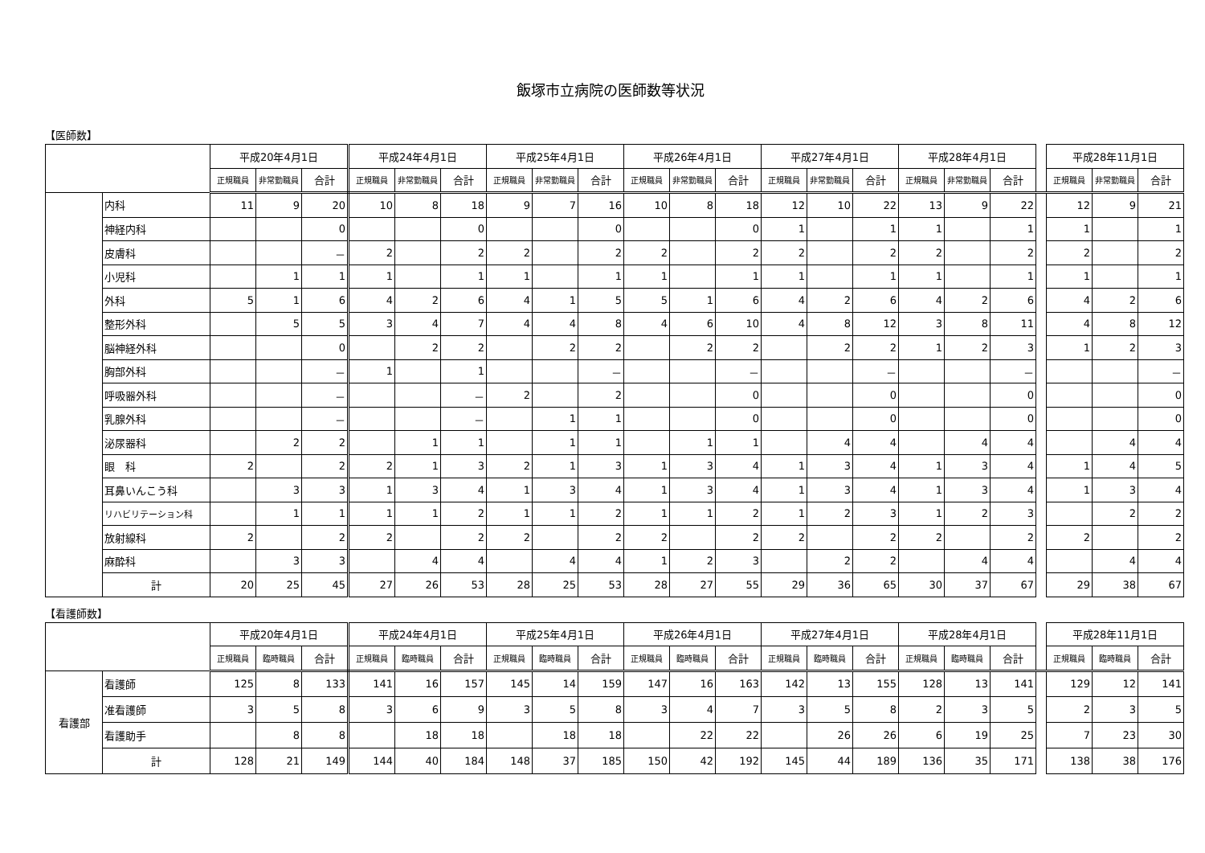飯塚市立病院の医師数等状況
【医師数】
| | | 平成20年4月1日 | | | 平成24年4月1日 | | | 平成25年4月1日 | | | 平成26年4月1日 | | | 平成27年4月1日 | | | 平成28年4月1日 | | | | 平成28年11月1日 | | |
| | | 正規職員 | 非常勤職員 | 合計 | 正規職員 | 非常勤職員 | 合計 | 正規職員 | 非常勤職員 | 合計 | 正規職員 | 非常勤職員 | 合計 | 正規職員 | 非常勤職員 | 合計 | 正規職員 | 非常勤職員 | 合計 | | 正規職員 | 非常勤職員 | 合計 |
| | 内科 | 11 | 9 | 20 | 10 | 8 | 18 | 9 | 7 | 16 | 10 | 8 | 18 | 12 | 10 | 22 | 13 | 9 | 22 | | 12 | 9 | 21 |
| | 神経内科 | | | 0 | | | 0 | | | 0 | | | 0 | 1 | | 1 | 1 | | 1 | | 1 | | 1 |
| | 皮膚科 | | | － | 2 | | 2 | 2 | | 2 | 2 | | 2 | 2 | | 2 | 2 | | 2 | | 2 | | 2 |
| | 小児科 | | 1 | 1 | 1 | | 1 | 1 | | 1 | 1 | | 1 | 1 | | 1 | 1 | | 1 | | 1 | | 1 |
| | 外科 | 5 | 1 | 6 | 4 | 2 | 6 | 4 | 1 | 5 | 5 | 1 | 6 | 4 | 2 | 6 | 4 | 2 | 6 | | 4 | 2 | 6 |
| | 整形外科 | | 5 | 5 | 3 | 4 | 7 | 4 | 4 | 8 | 4 | 6 | 10 | 4 | 8 | 12 | 3 | 8 | 11 | | 4 | 8 | 12 |
| | 脳神経外科 | | | 0 | | 2 | 2 | | 2 | 2 | | 2 | 2 | | 2 | 2 | 1 | 2 | 3 | | 1 | 2 | 3 |
| | 胸部外科 | | | － | 1 | | 1 | | | － | | | － | | | － | | | － | | | | － |
| | 呼吸器外科 | | | － | | | － | 2 | | 2 | | | 0 | | | 0 | | | 0 | | | | 0 |
| | 乳腺外科 | | | － | | | － | | 1 | 1 | | | 0 | | | 0 | | | 0 | | | | 0 |
| | 泌尿器科 | | 2 | 2 | | 1 | 1 | | 1 | 1 | | 1 | 1 | | 4 | 4 | | 4 | 4 | | | 4 | 4 |
| | 眼 科 | 2 | | 2 | 2 | 1 | 3 | 2 | 1 | 3 | 1 | 3 | 4 | 1 | 3 | 4 | 1 | 3 | 4 | | 1 | 4 | 5 |
| | 耳鼻いんこう科 | | 3 | 3 | 1 | 3 | 4 | 1 | 3 | 4 | 1 | 3 | 4 | 1 | 3 | 4 | 1 | 3 | 4 | | 1 | 3 | 4 |
| | リハビリテーション科 | | 1 | 1 | 1 | 1 | 2 | 1 | 1 | 2 | 1 | 1 | 2 | 1 | 2 | 3 | 1 | 2 | 3 | | | 2 | 2 |
| | 放射線科 | 2 | | 2 | 2 | | 2 | 2 | | 2 | 2 | | 2 | 2 | | 2 | 2 | | 2 | | 2 | | 2 |
| | 麻酔科 | | 3 | 3 | | 4 | 4 | | 4 | 4 | 1 | 2 | 3 | | 2 | 2 | | 4 | 4 | | | 4 | 4 |
| | 計 | 20 | 25 | 45 | 27 | 26 | 53 | 28 | 25 | 53 | 28 | 27 | 55 | 29 | 36 | 65 | 30 | 37 | 67 | | 29 | 38 | 67 |
【看護師数】
| | | 平成20年4月1日 | | | 平成24年4月1日 | | | 平成25年4月1日 | | | 平成26年4月1日 | | | 平成27年4月1日 | | | 平成28年4月1日 | | | | 平成28年11月1日 | | |
| | | 正規職員 | 臨時職員 | 合計 | 正規職員 | 臨時職員 | 合計 | 正規職員 | 臨時職員 | 合計 | 正規職員 | 臨時職員 | 合計 | 正規職員 | 臨時職員 | 合計 | 正規職員 | 臨時職員 | 合計 | | 正規職員 | 臨時職員 | 合計 |
| 看護部 | 看護師 | 125 | 8 | 133 | 141 | 16 | 157 | 145 | 14 | 159 | 147 | 16 | 163 | 142 | 13 | 155 | 128 | 13 | 141 | | 129 | 12 | 141 |
| | 准看護師 | 3 | 5 | 8 | 3 | 6 | 9 | 3 | 5 | 8 | 3 | 4 | 7 | 3 | 5 | 8 | 2 | 3 | 5 | | 2 | 3 | 5 |
| | 看護助手 | | 8 | 8 | | 18 | 18 | | 18 | 18 | | 22 | 22 | | 26 | 26 | 6 | 19 | 25 | | 7 | 23 | 30 |
| | 計 | 128 | 21 | 149 | 144 | 40 | 184 | 148 | 37 | 185 | 150 | 42 | 192 | 145 | 44 | 189 | 136 | 35 | 171 | | 138 | 38 | 176 |